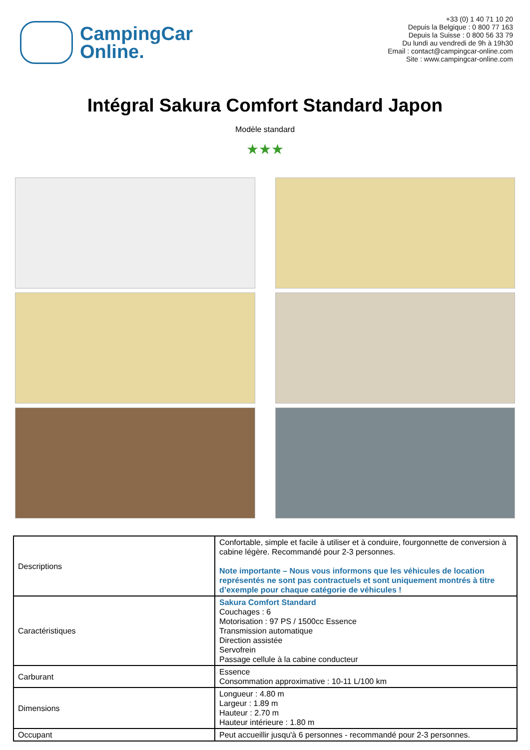CampingCar
Online.
+33 (0) 1 40 71 10 20
Depuis la Belgique : 0 800 77 163
Depuis la Suisse : 0 800 56 33 79
Du lundi au vendredi de 9h à 19h30
Email : contact@campingcar-online.com
Site : www.campingcar-online.com
Intégral Sakura Comfort Standard Japon
Modèle standard
★★★
| Descriptions | Confortable, simple et facile à utiliser et à conduire, fourgonnette de conversion à cabine légère. Recommandé pour 2-3 personnes. Note importante – Nous vous informons que les véhicules de location représentés ne sont pas contractuels et sont uniquement montrés à titre d’exemple pour chaque catégorie de véhicules ! |
| Caractéristiques | Sakura Comfort Standard Couchages : 6 Motorisation : 97 PS / 1500cc Essence Transmission automatique Direction assistée Servofrein Passage cellule à la cabine conducteur |
| Carburant | Essence Consommation approximative : 10-11 L/100 km |
| Dimensions | Longueur : 4.80 m Largeur : 1.89 m Hauteur : 2.70 m Hauteur intérieure : 1.80 m |
| Occupant | Peut accueillir jusqu'à 6 personnes - recommandé pour 2-3 personnes. |